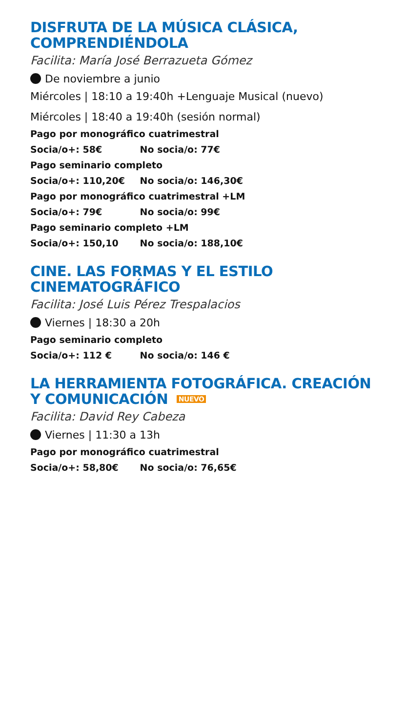DISFRUTA DE LA MÚSICA CLÁSICA, COMPRENDIÉNDOLA
Facilita: María José Berrazueta Gómez
De noviembre a junio
Miércoles | 18:10 a 19:40h +Lenguaje Musical (nuevo)
Miércoles | 18:40 a 19:40h (sesión normal)
Pago por monográfico cuatrimestral
Socia/o+: 58€ No socia/o: 77€
Pago seminario completo
Socia/o+: 110,20€ No socia/o: 146,30€
Pago por monográfico cuatrimestral +LM
Socia/o+: 79€ No socia/o: 99€
Pago seminario completo +LM
Socia/o+: 150,10 No socia/o: 188,10€
CINE. LAS FORMAS Y EL ESTILO CINEMATOGRÁFICO
Facilita: José Luis Pérez Trespalacios
Viernes | 18:30 a 20h
Pago seminario completo
Socia/o+: 112 € No socia/o: 146 €
LA HERRAMIENTA FOTOGRÁFICA. CREACIÓN Y COMUNICACIÓN NUEVO
Facilita: David Rey Cabeza
Viernes | 11:30 a 13h
Pago por monográfico cuatrimestral
Socia/o+: 58,80€ No socia/o: 76,65€